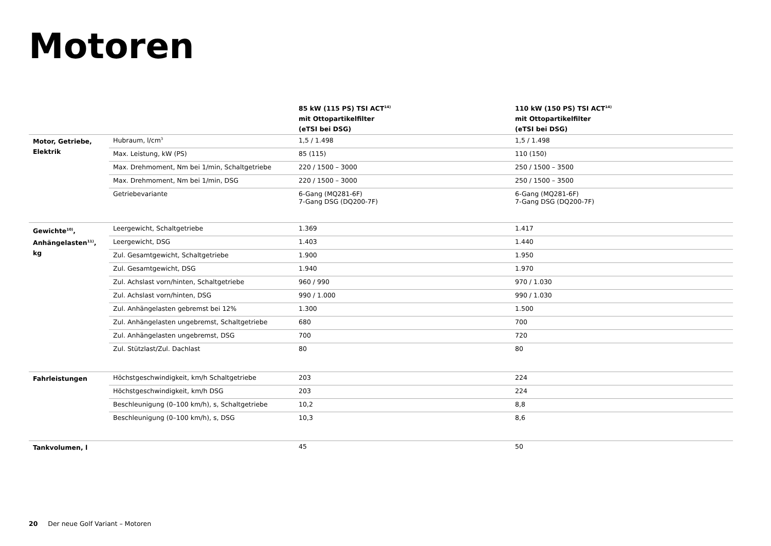Motoren
| | | 85 kW (115 PS) TSI ACT<sup>14)</sup> mit Ottopartikelfilter (eTSI bei DSG) | 110 kW (150 PS) TSI ACT<sup>14)</sup> mit Ottopartikelfilter (eTSI bei DSG) |
| --- | --- | --- | --- |
| Motor, Getriebe, Elektrik | Hubraum, l/cm<sup>3</sup> | 1,5 / 1.498 | 1,5 / 1.498 |
| | Max. Leistung, kW (PS) | 85 (115) | 110 (150) |
| | Max. Drehmoment, Nm bei 1/min, Schaltgetriebe | 220 / 1500 – 3000 | 250 / 1500 – 3500 |
| | Max. Drehmoment, Nm bei 1/min, DSG | 220 / 1500 – 3000 | 250 / 1500 – 3500 |
| | Getriebevariante | 6-Gang (MQ281-6F) 7-Gang DSG (DQ200-7F) | 6-Gang (MQ281-6F) 7-Gang DSG (DQ200-7F) |
| Gewichte<sup>10)</sup>, Anhängelasten<sup>11)</sup>, kg | Leergewicht, Schaltgetriebe | 1.369 | 1.417 |
| | Leergewicht, DSG | 1.403 | 1.440 |
| | Zul. Gesamtgewicht, Schaltgetriebe | 1.900 | 1.950 |
| | Zul. Gesamtgewicht, DSG | 1.940 | 1.970 |
| | Zul. Achslast vorn/hinten, Schaltgetriebe | 960 / 990 | 970 / 1.030 |
| | Zul. Achslast vorn/hinten, DSG | 990 / 1.000 | 990 / 1.030 |
| | Zul. Anhängelasten gebremst bei 12% | 1.300 | 1.500 |
| | Zul. Anhängelasten ungebremst, Schaltgetriebe | 680 | 700 |
| | Zul. Anhängelasten ungebremst, DSG | 700 | 720 |
| | Zul. Stützlast/Zul. Dachlast | 80 | 80 |
| Fahrleistungen | Höchstgeschwindigkeit, km/h Schaltgetriebe | 203 | 224 |
| | Höchstgeschwindigkeit, km/h DSG | 203 | 224 |
| | Beschleunigung (0–100 km/h), s, Schaltgetriebe | 10,2 | 8,8 |
| | Beschleunigung (0–100 km/h), s, DSG | 10,3 | 8,6 |
| Tankvolumen, l | | 45 | 50 |
20 Der neue Golf Variant – Motoren